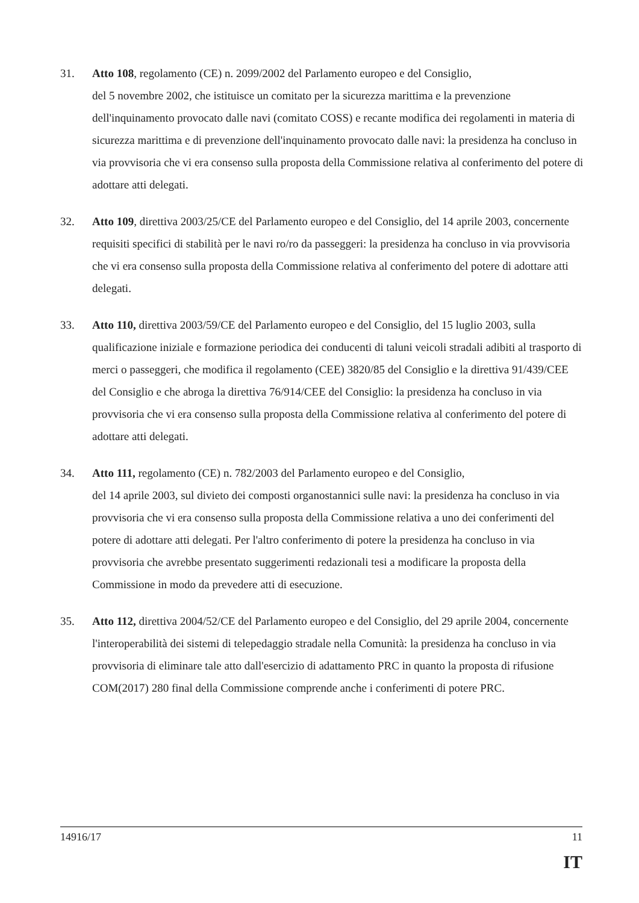31. Atto 108, regolamento (CE) n. 2099/2002 del Parlamento europeo e del Consiglio,
del 5 novembre 2002, che istituisce un comitato per la sicurezza marittima e la prevenzione dell'inquinamento provocato dalle navi (comitato COSS) e recante modifica dei regolamenti in materia di sicurezza marittima e di prevenzione dell'inquinamento provocato dalle navi: la presidenza ha concluso in via provvisoria che vi era consenso sulla proposta della Commissione relativa al conferimento del potere di adottare atti delegati.
32. Atto 109, direttiva 2003/25/CE del Parlamento europeo e del Consiglio, del 14 aprile 2003, concernente requisiti specifici di stabilità per le navi ro/ro da passeggeri: la presidenza ha concluso in via provvisoria che vi era consenso sulla proposta della Commissione relativa al conferimento del potere di adottare atti delegati.
33. Atto 110, direttiva 2003/59/CE del Parlamento europeo e del Consiglio, del 15 luglio 2003, sulla qualificazione iniziale e formazione periodica dei conducenti di taluni veicoli stradali adibiti al trasporto di merci o passeggeri, che modifica il regolamento (CEE) 3820/85 del Consiglio e la direttiva 91/439/CEE del Consiglio e che abroga la direttiva 76/914/CEE del Consiglio: la presidenza ha concluso in via provvisoria che vi era consenso sulla proposta della Commissione relativa al conferimento del potere di adottare atti delegati.
34. Atto 111, regolamento (CE) n. 782/2003 del Parlamento europeo e del Consiglio,
del 14 aprile 2003, sul divieto dei composti organostannici sulle navi: la presidenza ha concluso in via provvisoria che vi era consenso sulla proposta della Commissione relativa a uno dei conferimenti del potere di adottare atti delegati. Per l'altro conferimento di potere la presidenza ha concluso in via provvisoria che avrebbe presentato suggerimenti redazionali tesi a modificare la proposta della Commissione in modo da prevedere atti di esecuzione.
35. Atto 112, direttiva 2004/52/CE del Parlamento europeo e del Consiglio, del 29 aprile 2004, concernente l'interoperabilità dei sistemi di telepedaggio stradale nella Comunità: la presidenza ha concluso in via provvisoria di eliminare tale atto dall'esercizio di adattamento PRC in quanto la proposta di rifusione COM(2017) 280 final della Commissione comprende anche i conferimenti di potere PRC.
14916/17 11
IT